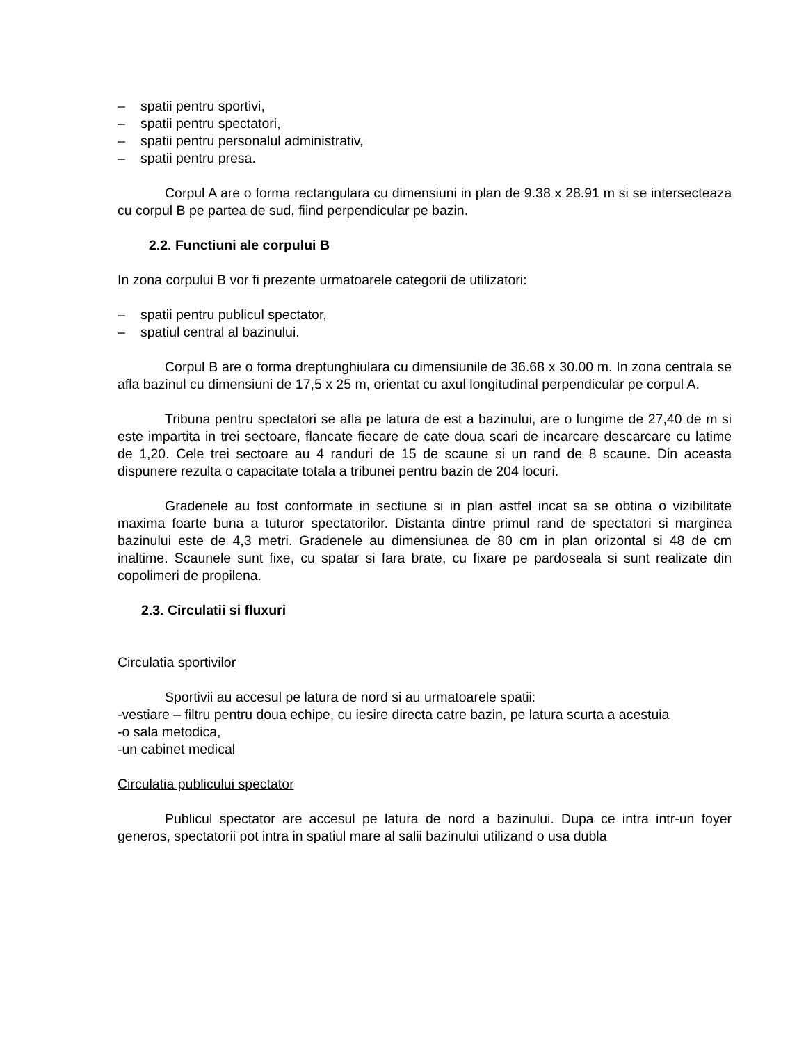– spatii pentru sportivi,
– spatii pentru spectatori,
– spatii pentru personalul administrativ,
– spatii pentru presa.
Corpul A are o forma rectangulara cu dimensiuni in plan de 9.38 x 28.91 m si se intersecteaza cu corpul B pe partea de sud, fiind perpendicular pe bazin.
2.2. Functiuni ale corpului B
In zona corpului B vor fi prezente urmatoarele categorii de utilizatori:
– spatii pentru publicul spectator,
– spatiul central al bazinului.
Corpul B are o forma dreptunghiulara cu dimensiunile de 36.68 x 30.00 m. In zona centrala se afla bazinul cu dimensiuni de 17,5 x 25 m, orientat cu axul longitudinal perpendicular pe corpul A.
Tribuna pentru spectatori se afla pe latura de est a bazinului, are o lungime de 27,40 de m si este impartita in trei sectoare, flancate fiecare de cate doua scari de incarcare descarcare cu latime de 1,20. Cele trei sectoare au 4 randuri de 15 de scaune si un rand de 8 scaune. Din aceasta dispunere rezulta o capacitate totala a tribunei pentru bazin de 204 locuri.
Gradenele au fost conformate in sectiune si in plan astfel incat sa se obtina o vizibilitate maxima foarte buna a tuturor spectatorilor. Distanta dintre primul rand de spectatori si marginea bazinului este de 4,3 metri. Gradenele au dimensiunea de 80 cm in plan orizontal si 48 de cm inaltime. Scaunele sunt fixe, cu spatar si fara brate, cu fixare pe pardoseala si sunt realizate din copolimeri de propilena.
2.3. Circulatii si fluxuri
Circulatia sportivilor
Sportivii au accesul pe latura de nord si au urmatoarele spatii:
-vestiare – filtru pentru doua echipe, cu iesire directa catre bazin, pe latura scurta a acestuia
-o sala metodica,
-un cabinet medical
Circulatia publicului spectator
Publicul spectator are accesul pe latura de nord a bazinului. Dupa ce intra intr-un foyer generos, spectatorii pot intra in spatiul mare al salii bazinului utilizand o usa dubla